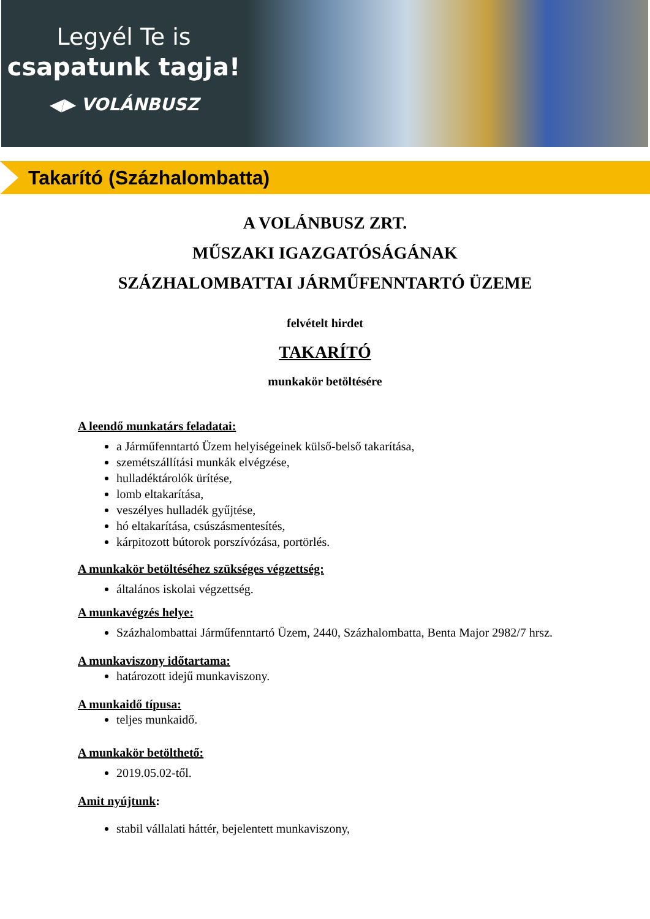Legyél Te is
csapatunk tagja!
◀▶ VOLÁNBUSZ
Takarító (Százhalombatta)
A VOLÁNBUSZ ZRT.
MŰSZAKI IGAZGATÓSÁGÁNAK
SZÁZHALOMBATTAI JÁRMŰFENNTARTÓ ÜZEME
felvételt hirdet
TAKARÍTÓ
munkakör betöltésére
A leendő munkatárs feladatai:
a Járműfenntartó Üzem helyiségeinek külső-belső takarítása,
szemétszállítási munkák elvégzése,
hulladéktárolók ürítése,
lomb eltakarítása,
veszélyes hulladék gyűjtése,
hó eltakarítása, csúszásmentesítés,
kárpitozott bútorok porszívózása, portörlés.
A munkakör betöltéséhez szükséges végzettség:
általános iskolai végzettség.
A munkavégzés helye:
Százhalombattai Járműfenntartó Üzem, 2440, Százhalombatta, Benta Major 2982/7 hrsz.
A munkaviszony időtartama:
határozott idejű munkaviszony.
A munkaidő típusa:
teljes munkaidő.
A munkakör betölthető:
2019.05.02-től.
Amit nyújtunk:
stabil vállalati háttér, bejelentett munkaviszony,